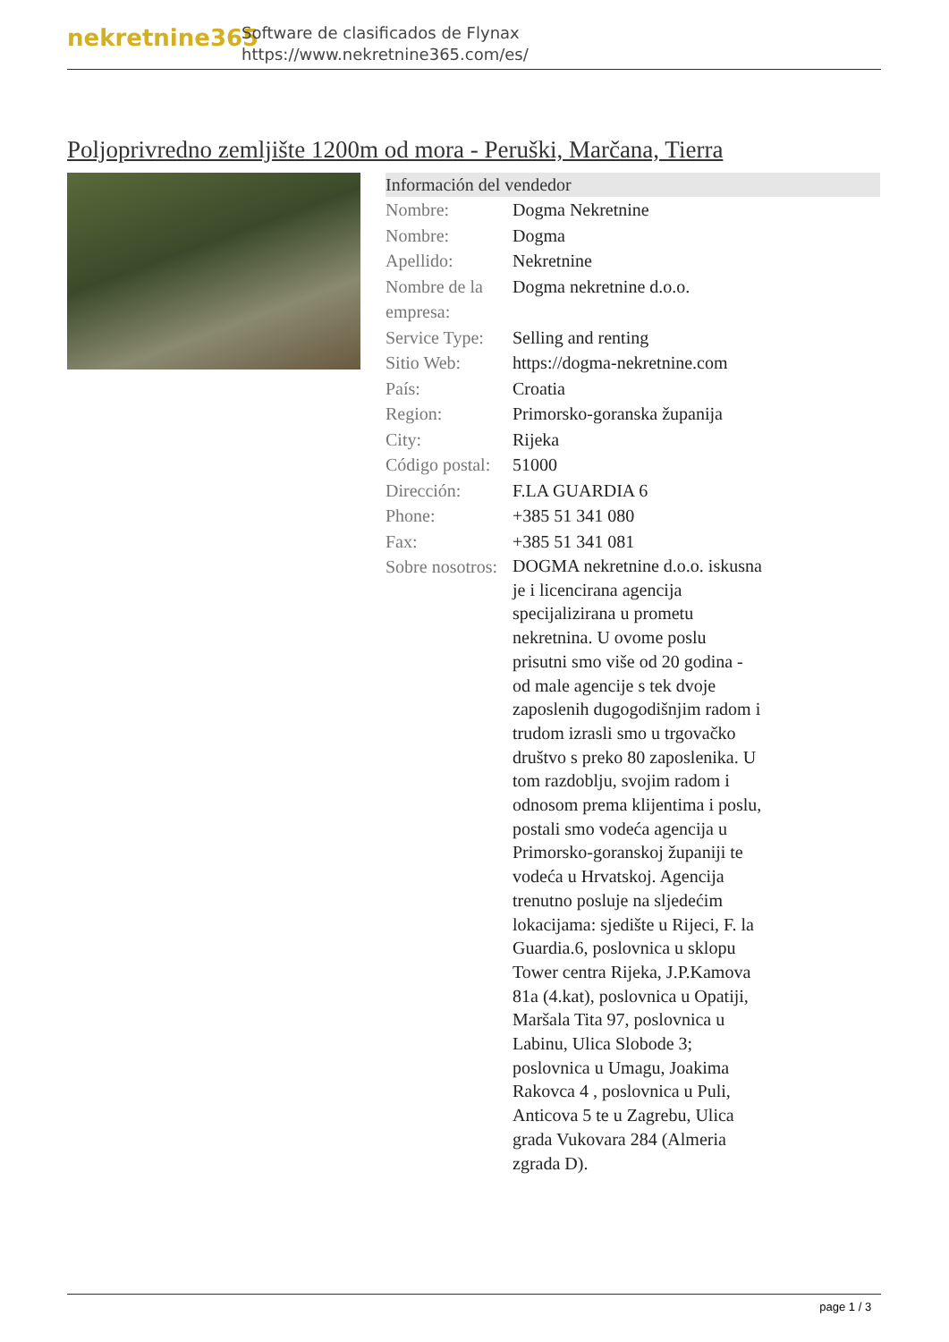nekretnine365
Software de clasificados de Flynax
https://www.nekretnine365.com/es/
Poljoprivredno zemljište 1200m od mora - Peruški, Marčana, Tierra
Información del vendedor
| Nombre: | Dogma Nekretnine |
| Nombre: | Dogma |
| Apellido: | Nekretnine |
| Nombre de la empresa: | Dogma nekretnine d.o.o. |
| Service Type: | Selling and renting |
| Sitio Web: | https://dogma-nekretnine.com |
| País: | Croatia |
| Region: | Primorsko-goranska županija |
| City: | Rijeka |
| Código postal: | 51000 |
| Dirección: | F.LA GUARDIA 6 |
| Phone: | +385 51 341 080 |
| Fax: | +385 51 341 081 |
| Sobre nosotros: | DOGMA nekretnine d.o.o. iskusna je i licencirana agencija specijalizirana u prometu nekretnina. U ovome poslu prisutni smo više od 20 godina - od male agencije s tek dvoje zaposlenih dugogodišnjim radom i trudom izrasli smo u trgovačko društvo s preko 80 zaposlenika. U tom razdoblju, svojim radom i odnosom prema klijentima i poslu, postali smo vodeća agencija u Primorsko-goranskoj županiji te vodeća u Hrvatskoj. Agencija trenutno posluje na sljedećim lokacijama: sjedište u Rijeci, F. la Guardia.6, poslovnica u sklopu Tower centra Rijeka, J.P.Kamova 81a (4.kat), poslovnica u Opatiji, Maršala Tita 97, poslovnica u Labinu, Ulica Slobode 3; poslovnica u Umagu, Joakima Rakovca 4 , poslovnica u Puli, Anticova 5 te u Zagrebu, Ulica grada Vukovara 284 (Almeria zgrada D). |
page 1 / 3